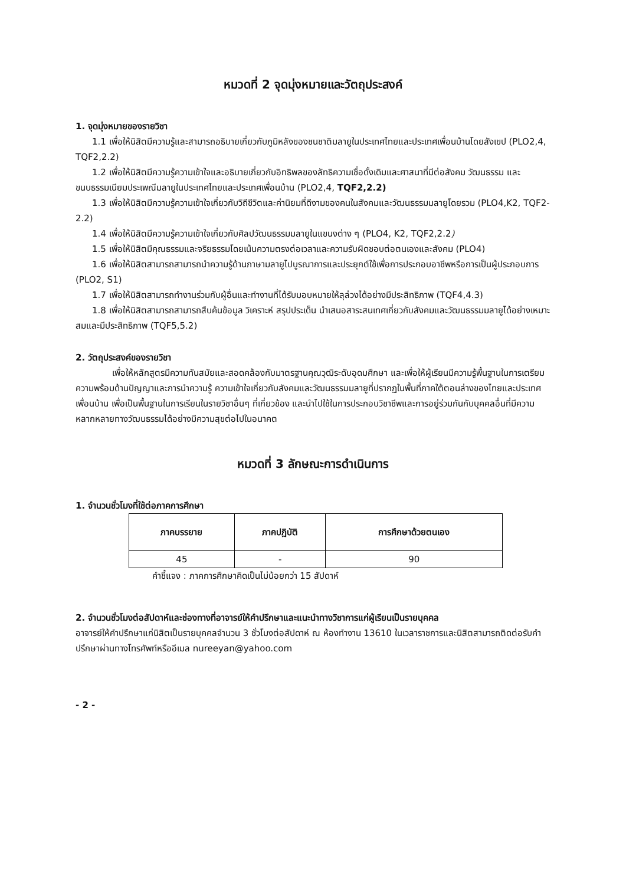หมวดที่ 2 จุดมุ่งหมายและวัตถุประสงค์
1. จุดมุ่งหมายของรายวิชา
1.1 เพื่อให้นิสิตมีความรู้และสามารถอธิบายเกี่ยวกับภูมิหลังของชนชาติมลายูในประเทศไทยและประเทศเพื่อนบ้านโดยสังเขป (PLO2,4, TQF2,2.2)
1.2 เพื่อให้นิสิตมีความรู้ความเข้าใจและอธิบายเกี่ยวกับอิทธิพลของลัทธิความเชื่อดั้งเดิมและศาสนาที่มีต่อสังคม วัฒนธรรม และขนบธรรมเนียมประเพณีมลายูในประเทศไทยและประเทศเพื่อนบ้าน (PLO2,4, TQF2,2.2)
1.3 เพื่อให้นิสิตมีความรู้ความเข้าใจเกี่ยวกับวิถีชีวิตและค่านิยมที่ดีงามของคนในสังคมและวัฒนธรรมมลายูโดยรวม (PLO4,K2, TQF2-2.2)
1.4 เพื่อให้นิสิตมีความรู้ความเข้าใจเกี่ยวกับศิลปวัฒนธรรมมลายูในแขนงต่าง ๆ (PLO4, K2, TQF2,2.2)
1.5 เพื่อให้นิสิตมีคุณธรรมและจริยธรรมโดยเน้นความตรงต่อเวลาและความรับผิดชอบต่อตนเองและสังคม (PLO4)
1.6 เพื่อให้นิสิตสามารถสามารถนำความรู้ด้านภาษามลายูไปบูรณาการและประยุกต์ใช้เพื่อการประกอบอาชีพหรือการเป็นผู้ประกอบการ (PLO2, S1)
1.7 เพื่อให้นิสิตสามารถทำงานร่วมกับผู้อื่นและทำงานที่ได้รับมอบหมายให้ลุล่วงได้อย่างมีประสิทธิภาพ (TQF4,4.3)
1.8 เพื่อให้นิสิตสามารถสามารถสืบค้นข้อมูล วิเคราะห์ สรุปประเด็น นำเสนอสาระสนเทศเกี่ยวกับสังคมและวัฒนธรรมมลายูได้อย่างเหมาะสมและมีประสิทธิภาพ (TQF5,5.2)
2. วัตถุประสงค์ของรายวิชา
เพื่อให้หลักสูตรมีความทันสมัยและสอดคล้องกับมาตรฐานคุณวุฒิระดับอุดมศึกษา และเพื่อให้ผู้เรียนมีความรู้พื้นฐานในการเตรียมความพร้อมด้านปัญญาและการนำความรู้ ความเข้าใจเกี่ยวกับสังคมและวัฒนธรรมมลายูที่ปรากฏในพื้นที่ภาคใต้ตอนล่างของไทยและประเทศเพื่อนบ้าน เพื่อเป็นพื้นฐานในการเรียนในรายวิชาอื่นๆ ที่เกี่ยวข้อง และนำไปใช้ในการประกอบวิชาชีพและการอยู่ร่วมกันกับบุคคลอื่นที่มีความหลากหลายทางวัฒนธรรมได้อย่างมีความสุขต่อไปในอนาคต
หมวดที่ 3 ลักษณะการดำเนินการ
1. จำนวนชั่วโมงที่ใช้ต่อภาคการศึกษา
| ภาคบรรยาย | ภาคปฏิบัติ | การศึกษาด้วยตนเอง |
| --- | --- | --- |
| 45 | - | 90 |
คำชี้แจง : ภาคการศึกษาคิดเป็นไม่น้อยกว่า 15 สัปดาห์
2. จำนวนชั่วโมงต่อสัปดาห์และช่องทางที่อาจารย์ให้คำปรึกษาและแนะนำทางวิชาการแก่ผู้เรียนเป็นรายบุคคล
อาจารย์ให้คำปรึกษาแก่นิสิตเป็นรายบุคคลจำนวน 3 ชั่วโมงต่อสัปดาห์ ณ ห้องทำงาน 13610 ในเวลาราชการและนิสิตสามารถติดต่อรับคำปรึกษาผ่านทางโทรศัพท์หรืออีเมล nureeyan@yahoo.com
- 2 -